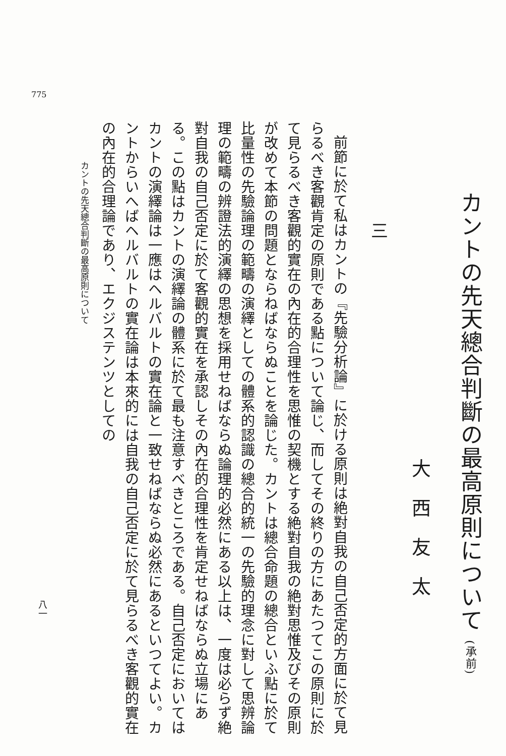775
カントの先天總合判斷の最高原則について (承前)
大西友太
三
前節に於て私はカントの『先驗分析論』に於ける原則は絶對自我の自己否定的方面に於て見らるべき客觀肯定の原則である點について論じ、而してその終りの方にあたつてこの原則に於て見らるべき客觀的實在の內在的合理性を思惟の契機とする絶對自我の絶對思惟及びその原則が改めて本節の問題とならねばならぬことを論じた。カントは總合命題の總合といふ點に於て比量性の先驗論理の範疇の演繹としての體系的認識の總合的統一の先驗的理念に對して思辨論理の範疇の辨證法的演繹の思想を採用せねばならぬ論理的必然にある以上は、一度は必らず絶對自我の自己否定に於て客觀的實在を承認しその內在的合理性を肯定せねばならぬ立場にある。この點はカントの演繹論の體系に於て最も注意すべきところである。自己否定においてはカントの演繹論は一應はヘルバルトの實在論と一致せねばならぬ必然にあるといつてよい。カントからいへばヘルバルトの實在論は本來的には自我の自己否定に於て見らるべき客觀的實在の內在的合理論であり、エクジステンツとしての
カントの先天總合判斷の最高原則について
八一